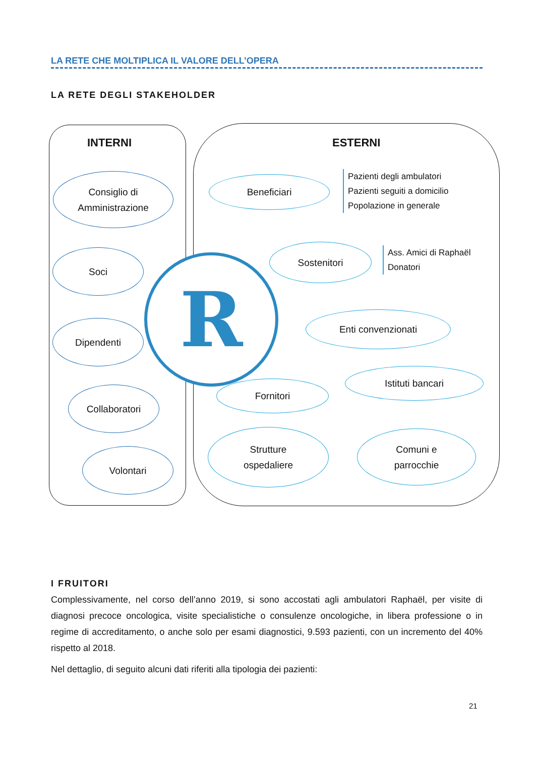LA RETE CHE MOLTIPLICA IL VALORE DELL’OPERA
LA RETE DEGLI STAKEHOLDER
INTERNI ESTERNI
Consiglio di
Amministrazione
Soci
Dipendenti
Collaboratori
Volontari
R
Beneficiari
Pazienti degli ambulatori
Pazienti seguiti a domicilio
Popolazione in generale
Sostenitori
Ass. Amici di Raphaël
Donatori
Enti convenzionati
Istituti bancari
Fornitori
Strutture
ospedaliere
Comuni e
parrocchie
I FRUITORI
Complessivamente, nel corso dell’anno 2019, si sono accostati agli ambulatori Raphaël, per visite di diagnosi precoce oncologica, visite specialistiche o consulenze oncologiche, in libera professione o in regime di accreditamento, o anche solo per esami diagnostici, 9.593 pazienti, con un incremento del 40% rispetto al 2018.
Nel dettaglio, di seguito alcuni dati riferiti alla tipologia dei pazienti:
21